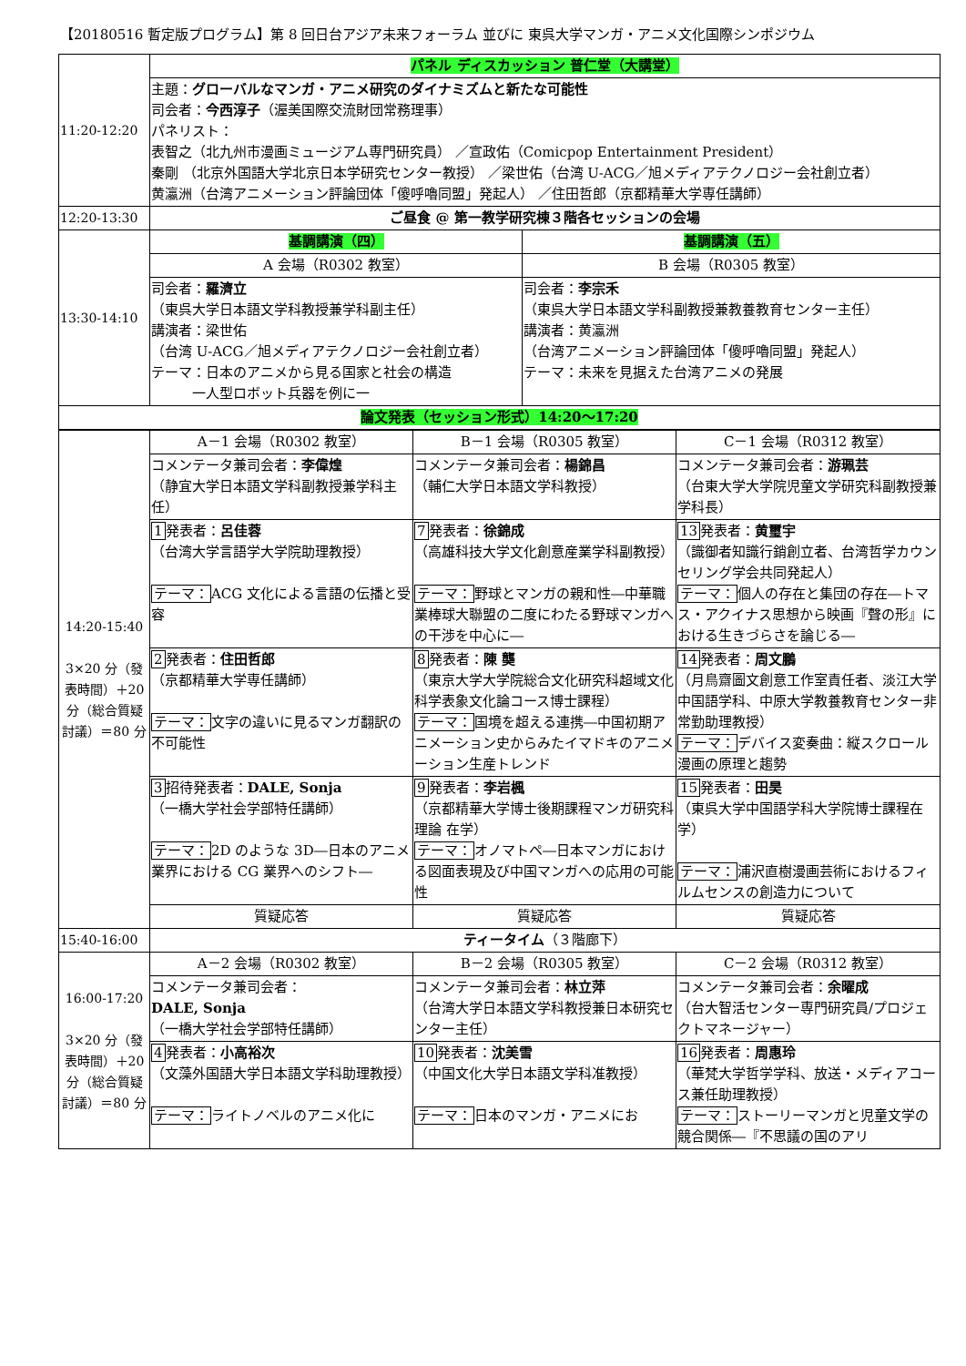【20180516 暫定版プログラム】第 8 回日台アジア未来フォーラム 並びに 東呉大学マンガ・アニメ文化国際シンポジウム
| 11:20-12:20 | パネル ディスカッション 普仁堂（大講堂） | |
| | 主題： グローバルなマンガ・アニメ研究のダイナミズムと新たな可能性 司会者： 今西淳子 （渥美国際交流財団常務理事） パネリスト： 表智之（北九州市漫画ミュージアム専門研究員） ／宣政佑（Comicpop Entertainment President） 秦剛 （北京外国語大学北京日本学研究センター教授） ／梁世佑（台湾 U-ACG／旭メディアテクノロジー会社創立者） 黄瀛洲（台湾アニメーション評論団体「傻呼嚕同盟」発起人） ／住田哲郎（京都精華大学専任講師） | |
| 12:20-13:30 | ご昼食 @ 第一教学研究棟３階各セッションの会場 | |
| 13:30-14:10 | 基調講演（四） | 基調講演（五） |
| | A 会場（R0302 教室） | B 会場（R0305 教室） |
| | 司会者： 羅濟立 （東呉大学日本語文学科教授兼学科副主任） 講演者：梁世佑 （台湾 U-ACG／旭メディアテクノロジー会社創立者） テーマ：日本のアニメから見る国家と社会の構造 一人型ロボット兵器を例に一 | 司会者： 李宗禾 （東呉大学日本語文学科副教授兼教養教育センター主任） 講演者：黄瀛洲 （台湾アニメーション評論団体「傻呼嚕同盟」発起人） テーマ：未来を見据えた台湾アニメの発展 |
| 論文発表（セッション形式）14:20～17:20 | | |
| 14:20-15:40 3×20 分（發表時間）＋20 分（総合質疑討議）＝80 分 | A－1 会場（R0302 教室） | B－1 会場（R0305 教室） | C－1 会場（R0312 教室） |
| | コメンテータ兼司会者： 李偉煌 （静宜大学日本語文学科副教授兼学科主任） | コメンテータ兼司会者： 楊錦昌 （輔仁大学日本語文学科教授） | コメンテータ兼司会者： 游珮芸 （台東大学大学院児童文学研究科副教授兼学科長） |
| | 1 発表者： 呂佳蓉 （台湾大学言語学大学院助理教授） テーマ： ACG 文化による言語の伝播と受容 | 7 発表者： 徐錦成 （高雄科技大学文化創意産業学科副教授） テーマ： 野球とマンガの親和性―中華職業棒球大聯盟の二度にわたる野球マンガへの干渉を中心に― | 13 発表者： 黄璽宇 （識御者知識行銷創立者、台湾哲学カウンセリング学会共同発起人） テーマ： 個人の存在と集団の存在―トマス・アクイナス思想から映画『聲の形』における生きづらさを論じる― |
| | 2 発表者： 住田哲郎 （京都精華大学専任講師） テーマ： 文字の違いに見るマンガ翻訳の不可能性 | 8 発表者： 陳 龑 （東京大学大学院総合文化研究科超域文化科学表象文化論コース博士課程） テーマ： 国境を超える連携―中国初期アニメーション史からみたイマドキのアニメーション生産トレンド | 14 発表者： 周文鵬 （月鳥齋圖文創意工作室責任者、淡江大学中国語学科、中原大学教養教育センター非常勤助理教授） テーマ： デバイス変奏曲：縦スクロール漫画の原理と趨勢 |
| | 3 招待発表者： DALE, Sonja （一橋大学社会学部特任講師） テーマ： 2D のような 3D―日本のアニメ業界における CG 業界へのシフト― | 9 発表者： 李岩楓 （京都精華大学博士後期課程マンガ研究科理論 在学） テーマ： オノマトペ―日本マンガにおける図面表現及び中国マンガへの応用の可能性 | 15 発表者： 田昊 （東呉大学中国語学科大学院博士課程在学） テーマ： 浦沢直樹漫画芸術におけるフィルムセンスの創造力について |
| | 質疑応答 | 質疑応答 | 質疑応答 |
| 15:40-16:00 | ティータイム （３階廊下） | | |
| 16:00-17:20 3×20 分（發表時間）＋20 分（総合質疑討議）＝80 分 | A－2 会場（R0302 教室） | B－2 会場（R0305 教室） | C－2 会場（R0312 教室） |
| | コメンテータ兼司会者： DALE, Sonja （一橋大学社会学部特任講師） | コメンテータ兼司会者： 林立萍 （台湾大学日本語文学科教授兼日本研究センター主任） | コメンテータ兼司会者： 余曜成 （台大智活センター専門研究員/プロジェクトマネージャー） |
| | 4 発表者： 小高裕次 （文藻外国語大学日本語文学科助理教授） テーマ： ライトノベルのアニメ化に | 10 発表者： 沈美雪 （中国文化大学日本語文学科准教授） テーマ： 日本のマンガ・アニメにお | 16 発表者： 周惠玲 （華梵大学哲学学科、放送・メディアコース兼任助理教授） テーマ： ストーリーマンガと児童文学の競合関係―『不思議の国のアリ |